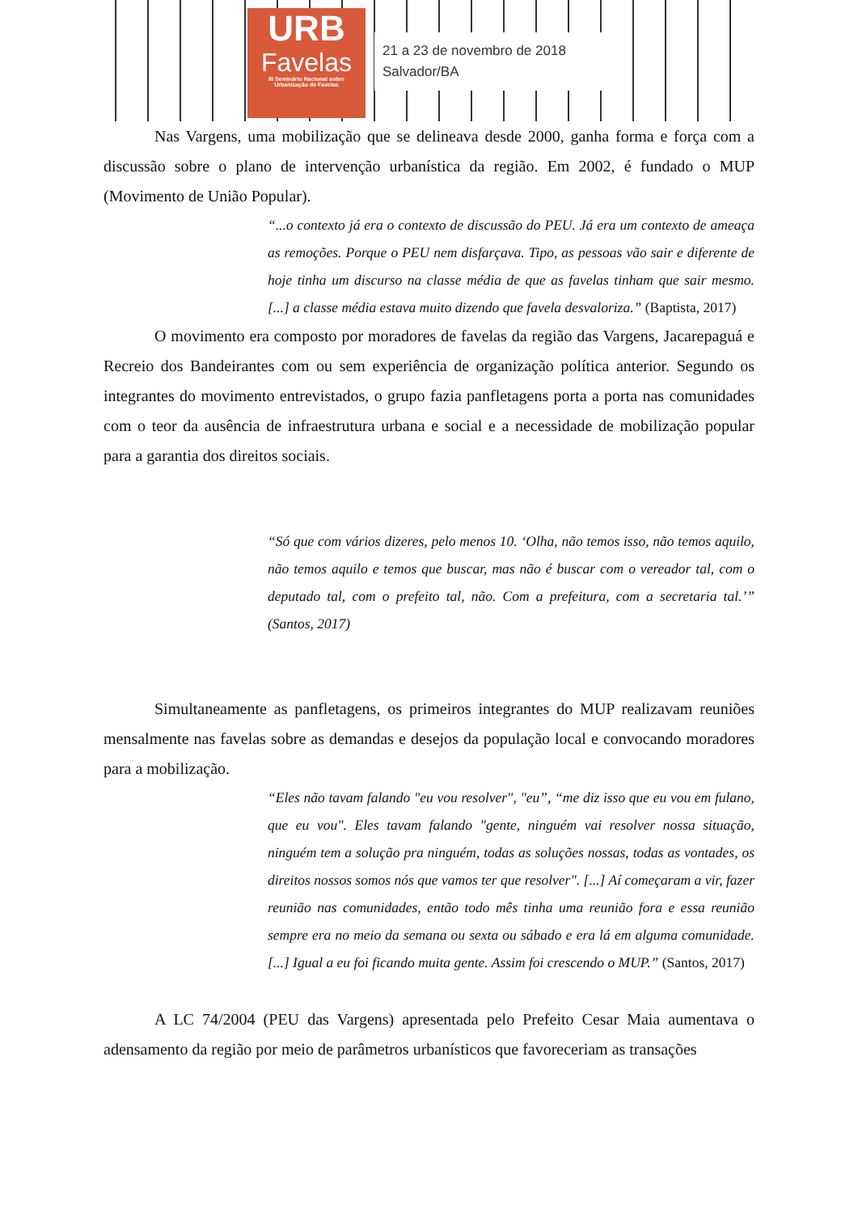URB
Favelas
III Seminário Nacional sobre
Urbanização de Favelas
21 a 23 de novembro de 2018
Salvador/BA
Nas Vargens, uma mobilização que se delineava desde 2000, ganha forma e força com a discussão sobre o plano de intervenção urbanística da região. Em 2002, é fundado o MUP (Movimento de União Popular).
“...o contexto já era o contexto de discussão do PEU. Já era um contexto de ameaça as remoções. Porque o PEU nem disfarçava. Tipo, as pessoas vão sair e diferente de hoje tinha um discurso na classe média de que as favelas tinham que sair mesmo. [...] a classe média estava muito dizendo que favela desvaloriza.” (Baptista, 2017)
O movimento era composto por moradores de favelas da região das Vargens, Jacarepaguá e Recreio dos Bandeirantes com ou sem experiência de organização política anterior. Segundo os integrantes do movimento entrevistados, o grupo fazia panfletagens porta a porta nas comunidades com o teor da ausência de infraestrutura urbana e social e a necessidade de mobilização popular para a garantia dos direitos sociais.
“Só que com vários dizeres, pelo menos 10. ‘Olha, não temos isso, não temos aquilo, não temos aquilo e temos que buscar, mas não é buscar com o vereador tal, com o deputado tal, com o prefeito tal, não. Com a prefeitura, com a secretaria tal.’” (Santos, 2017)
Simultaneamente as panfletagens, os primeiros integrantes do MUP realizavam reuniões mensalmente nas favelas sobre as demandas e desejos da população local e convocando moradores para a mobilização.
“Eles não tavam falando "eu vou resolver", "eu”, “me diz isso que eu vou em fulano, que eu vou". Eles tavam falando "gente, ninguém vai resolver nossa situação, ninguém tem a solução pra ninguém, todas as soluções nossas, todas as vontades, os direitos nossos somos nós que vamos ter que resolver". [...] Aí começaram a vir, fazer reunião nas comunidades, então todo mês tinha uma reunião fora e essa reunião sempre era no meio da semana ou sexta ou sábado e era lá em alguma comunidade. [...] Igual a eu foi ficando muita gente. Assim foi crescendo o MUP.” (Santos, 2017)
A LC 74/2004 (PEU das Vargens) apresentada pelo Prefeito Cesar Maia aumentava o adensamento da região por meio de parâmetros urbanísticos que favoreceriam as transações